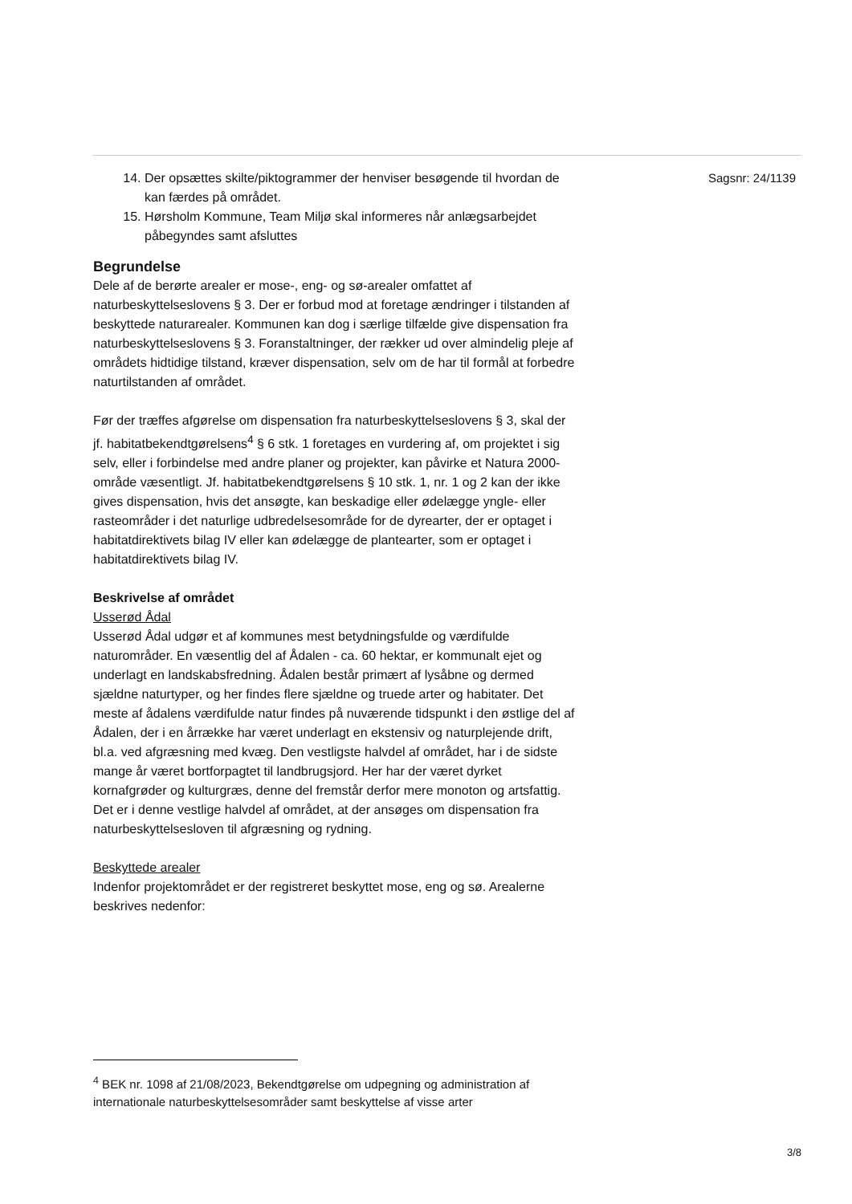14. Der opsættes skilte/piktogrammer der henviser besøgende til hvordan de kan færdes på området.
15. Hørsholm Kommune, Team Miljø skal informeres når anlægsarbejdet påbegyndes samt afsluttes
Begrundelse
Dele af de berørte arealer er mose-, eng- og sø-arealer omfattet af naturbeskyttelseslovens § 3. Der er forbud mod at foretage ændringer i tilstanden af beskyttede naturarealer. Kommunen kan dog i særlige tilfælde give dispensation fra naturbeskyttelseslovens § 3. Foranstaltninger, der rækker ud over almindelig pleje af områdets hidtidige tilstand, kræver dispensation, selv om de har til formål at forbedre naturtilstanden af området.
Før der træffes afgørelse om dispensation fra naturbeskyttelseslovens § 3, skal der jf. habitatbekendtgørelsens<sup>4</sup> § 6 stk. 1 foretages en vurdering af, om projektet i sig selv, eller i forbindelse med andre planer og projekter, kan påvirke et Natura 2000-område væsentligt. Jf. habitatbekendtgørelsens § 10 stk. 1, nr. 1 og 2 kan der ikke gives dispensation, hvis det ansøgte, kan beskadige eller ødelægge yngle- eller rasteområder i det naturlige udbredelsesområde for de dyrearter, der er optaget i habitatdirektivets bilag IV eller kan ødelægge de plantearter, som er optaget i habitatdirektivets bilag IV.
Beskrivelse af området
Usserød Ådal
Usserød Ådal udgør et af kommunes mest betydningsfulde og værdifulde naturområder. En væsentlig del af Ådalen - ca. 60 hektar, er kommunalt ejet og underlagt en landskabsfredning. Ådalen består primært af lysåbne og dermed sjældne naturtyper, og her findes flere sjældne og truede arter og habitater. Det meste af ådalens værdifulde natur findes på nuværende tidspunkt i den østlige del af Ådalen, der i en årrække har været underlagt en ekstensiv og naturplejende drift, bl.a. ved afgræsning med kvæg. Den vestligste halvdel af området, har i de sidste mange år været bortforpagtet til landbrugsjord. Her har der været dyrket kornafgrøder og kulturgræs, denne del fremstår derfor mere monoton og artsfattig. Det er i denne vestlige halvdel af området, at der ansøges om dispensation fra naturbeskyttelsesloven til afgræsning og rydning.
Beskyttede arealer
Indenfor projektområdet er der registreret beskyttet mose, eng og sø. Arealerne beskrives nedenfor:
Sagsnr: 24/1139
<sup>4</sup> BEK nr. 1098 af 21/08/2023, Bekendtgørelse om udpegning og administration af internationale naturbeskyttelsesområder samt beskyttelse af visse arter
3/8